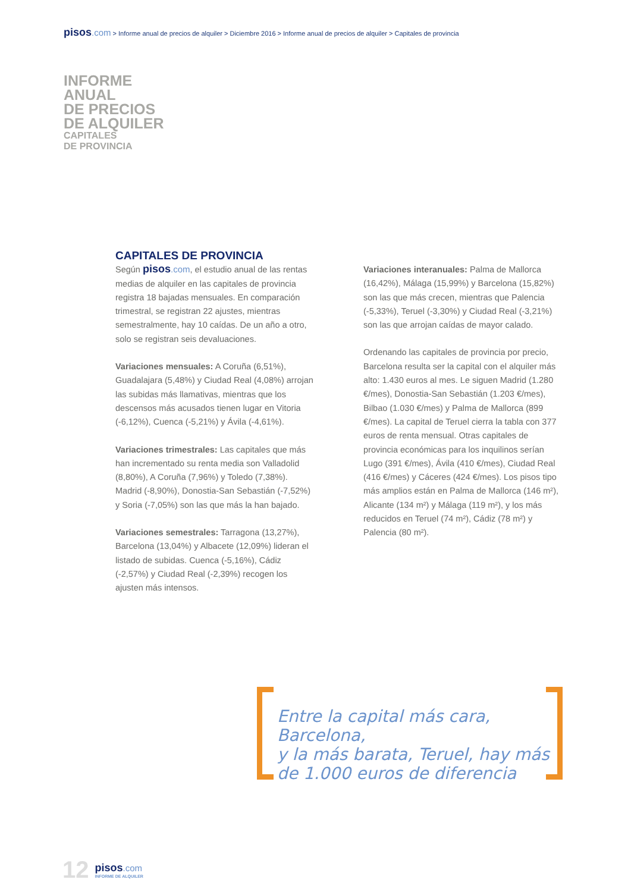pisos.com > Informe anual de precios de alquiler > Diciembre 2016 > Informe anual de precios de alquiler > Capitales de provincia
INFORME
ANUAL
DE PRECIOS
DE ALQUILER
CAPITALES
DE PROVINCIA
CAPITALES DE PROVINCIA
Según pisos.com, el estudio anual de las rentas medias de alquiler en las capitales de provincia registra 18 bajadas mensuales. En comparación trimestral, se registran 22 ajustes, mientras semestralmente, hay 10 caídas. De un año a otro, solo se registran seis devaluaciones.
Variaciones mensuales: A Coruña (6,51%), Guadalajara (5,48%) y Ciudad Real (4,08%) arrojan las subidas más llamativas, mientras que los descensos más acusados tienen lugar en Vitoria (-6,12%), Cuenca (-5,21%) y Ávila (-4,61%).
Variaciones trimestrales: Las capitales que más han incrementado su renta media son Valladolid (8,80%), A Coruña (7,96%) y Toledo (7,38%). Madrid (-8,90%), Donostia-San Sebastián (-7,52%) y Soria (-7,05%) son las que más la han bajado.
Variaciones semestrales: Tarragona (13,27%), Barcelona (13,04%) y Albacete (12,09%) lideran el listado de subidas. Cuenca (-5,16%), Cádiz (-2,57%) y Ciudad Real (-2,39%) recogen los ajusten más intensos.
Variaciones interanuales: Palma de Mallorca (16,42%), Málaga (15,99%) y Barcelona (15,82%) son las que más crecen, mientras que Palencia (-5,33%), Teruel (-3,30%) y Ciudad Real (-3,21%) son las que arrojan caídas de mayor calado.
Ordenando las capitales de provincia por precio, Barcelona resulta ser la capital con el alquiler más alto: 1.430 euros al mes. Le siguen Madrid (1.280 €/mes), Donostia-San Sebastián (1.203 €/mes), Bilbao (1.030 €/mes) y Palma de Mallorca (899 €/mes). La capital de Teruel cierra la tabla con 377 euros de renta mensual. Otras capitales de provincia económicas para los inquilinos serían Lugo (391 €/mes), Ávila (410 €/mes), Ciudad Real (416 €/mes) y Cáceres (424 €/mes). Los pisos tipo más amplios están en Palma de Mallorca (146 m²), Alicante (134 m²) y Málaga (119 m²), y los más reducidos en Teruel (74 m²), Cádiz (78 m²) y Palencia (80 m²).
Entre la capital más cara, Barcelona,
y la más barata, Teruel, hay más
de 1.000 euros de diferencia
12
pisos.com
INFORME DE ALQUILER